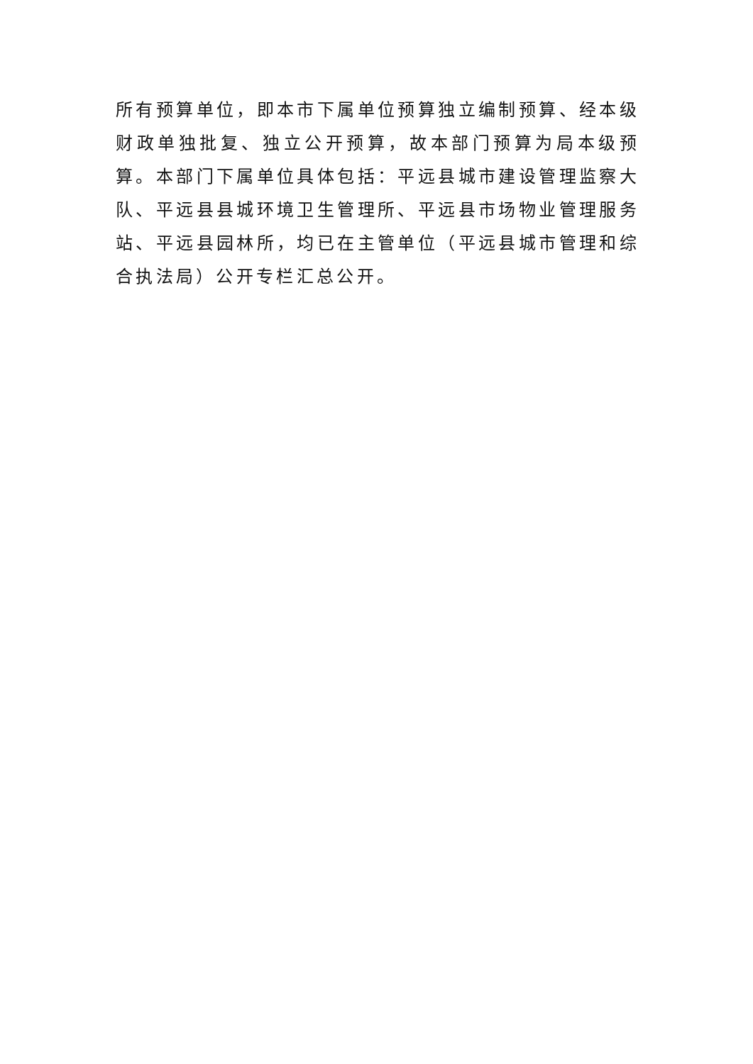所有预算单位，即本市下属单位预算独立编制预算、经本级财政单独批复、独立公开预算，故本部门预算为局本级预算。本部门下属单位具体包括：平远县城市建设管理监察大队、平远县县城环境卫生管理所、平远县市场物业管理服务站、平远县园林所，均已在主管单位（平远县城市管理和综合执法局）公开专栏汇总公开。